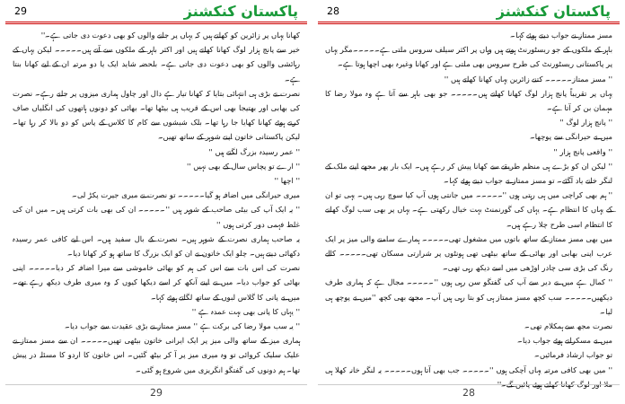پاکستان کنکشنز 28
مسز ممتاز نے جواب دیتے ہوئے کہا۔
باہر کے ملکوں کے جو ریسٹورنٹ ہوتے ہیں وہاں پر اکثر سیلف سروس ملتی ہے۔۔۔۔۔مگر یہاں پر پاکستانی ریسٹورنٹ کی طرح سروس بھی ملتی ہے اور کھانا وغیرہ بھی اچھا ہوتا ہے۔
'' مسز ممتاز۔۔۔۔۔ کتنے زائرین یہاں کھانا کھاتے ہیں ''
یہاں پر تقریباً پانچ ہزار لوگ کھانا کھاتے ہیں۔۔۔۔۔ جو بھی باہر سے آتا ہے وہ مولا رضا کا مہمان بن کر آتا ہے۔
'' پانچ ہزار لوگ ''
میں نے حیرانگی سے پوچھا۔
'' واقعی پانچ ہزار ''
'' لیکن ان کو بڑے ہی منظم طریقے سے کھانا پیش کر رہے ہیں۔ ایک بار پھر مجھے اپنے ملک کے لنگر خانے یاد آگئے۔ تو مسز ممتاز نے جواب دیتے ہوئے کہا۔
'' ہم بھی کراچی میں ہی رہتی ہوں ''۔۔۔۔۔ میں جانتی ہوں آپ کیا سوچ رہی ہیں۔ یہی تو ان کے یہاں کا انتظام ہے۔ یہاں کی گورنمنٹ بہت خیال رکھتی ہے۔ یہاں پر بھی سب لوگ کھانے کا انتظام اسی طرح چلا رہے ہیں۔
میں بھی مسز ممتاز کے ساتھ باتوں میں مشغول تھی۔۔۔۔۔ ہمارے سامنے والی میز پر ایک عرب اپنی بھابی اور بھائی کے ساتھ بیٹھی تھی ہونٹوں پر شرارتی مسکان تھی۔۔۔۔۔ کالے رنگ کی بڑی سی چادر اوڑھی میں اسے دیکھ رہی تھی۔
'' کمال ہے میں نے دیر سے آپ کی گفتگو سن رہی ہوں ''۔۔۔۔۔ مجال ہے کہ ہماری طرف دیکھیں۔۔۔۔۔ سب کچھ مسز ممتاز ہی کو بتا رہی ہیں آپ۔ مجھے بھی کچھ ''میں نے پوچھ ہی لیا۔
نصرت مجھ سے ہمکلام تھی۔
میں نے مسکراتے ہوئے جواب دیا۔
تو جواب ارشاد فرمائیں۔
'' میں بھی کافی مرتبہ یہاں آچکی ہوں ''۔۔۔۔۔ جب بھی آتا ہوں۔۔۔۔۔ یہ لنگر خانہ کھلا ہی ملا اور لوگ کھانا کھاتے ہوئے پائیں گے۔''
28
پاکستان کنکشنز 29
کھانا یہاں پر زائرین کو کھاتے ہیں کہ یہاں پر جانے والوں کو بھی دعوت دی جاتی ہے۔''
خیر سے پانچ ہزار لوگ کھانا کھاتے ہیں اور اکثر باہر کے ملکوں سے آتے ہیں۔۔۔۔۔ لیکن یہاں کے رہائشی والوں کو بھی دعوت دی جاتی ہے۔ بلحضہ شاید ایک یا دو مرتبہ ان کے لیے کھانا بنتا ہے۔
نصرت نے بڑی ہی انتہائی بتایا کہ کھانا تیار ہے دال اور چاول ہماری میزوں پر جانے رہے۔ نصرت کی بھابی اور بھتیجا بھی اس کے قریب ہی بیٹھا تھا۔ بھائی کو دونوں ہاتھوں کی انگلیاں صاف کرتے ہوئے کھانا کھایا جا رہا تھا۔ بلک شیشوں سے کام کا کلاس کے پاس کو دو بالا کر رہا تھا۔ لیکن پاکستانی خاتون اپنے شوہر کے ساتھ تھیں۔
'' عمر رسیدہ بزرگ لگتے ہیں ''
'' ارے تو پچاس سال کے بھی نہیں ''
'' اچھا ''
میری حیرانگی میں اضافہ ہو گیا۔۔۔۔۔ تو نصرت نے میری جیرت پکڑ لی۔
'' یہ ایک آپ کی بیٹی صاحب کے شوہر ہیں ''۔۔۔۔۔ ان کی بھی بات کرتی ہیں۔ میں ان کی غلط فہمی دور کرتی ہوں ''
یہ صاحب ہماری نصرت کے شوہر ہیں۔ نصرت کے بال سفید ہیں۔ اس لیے کافی عمر رسیدہ دکھائی دیتے ہیں۔ چلو ایک خاتون نے ان کو ایک بزرگ کا ساتھ ہو کر کھانا دیا۔
نصرت کی اس بات سے اس کی ہم کو بھائی خاموشی سے میرا اضافہ کر دیا۔۔۔۔۔ اپنی بھائی کو جواب دیا۔ میں نے اپنے آنکھ کر اسے دیکھا کیوں کہ وہ میری طرف دیکھ رہے تھے۔ میں نے پانی کا گلاس لبوں کے ساتھ لگاتے ہوئے کہا۔
'' یہاں کا پانی بھی بہت عمدہ ہے ''
'' یہ سب مولا رضا کی برکت ہے '' مسز ممتاز نے بڑی عقیدت سے جواب دیا۔
ہماری میز کے ساتھ والی میز پر ایک ایرانی خاتون بیٹھی تھیں۔۔۔۔۔ ان سے مسز ممتاز نے علیک سلیک کروائی تو وہ میری میز پر آ کر بیٹھ گئیں۔ اس خاتون کا اردو کا مسئلہ در پیش تھا۔ ہم دونوں کی گفتگو انگریزی میں شروع ہو گئی۔
29